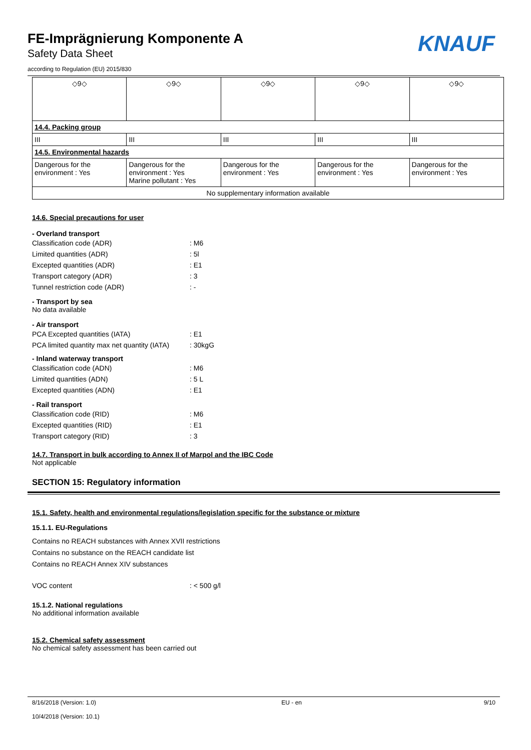FE-Imprägnierung Komponente A
Safety Data Sheet
according to Regulation (EU) 2015/830
KNAUF
| ◇9◇ | ◇9◇ | ◇9◇ | ◇9◇ | ◇9◇ |
| 14.4. Packing group | | | | |
| III | III | III | III | III |
| 14.5. Environmental hazards | | | | |
| Dangerous for the environment : Yes | Dangerous for the environment : Yes Marine pollutant : Yes | Dangerous for the environment : Yes | Dangerous for the environment : Yes | Dangerous for the environment : Yes |
| No supplementary information available | | | | |
14.6. Special precautions for user
- Overland transport
Classification code (ADR): M6
Limited quantities (ADR): 5l
Excepted quantities (ADR): E1
Transport category (ADR): 3
Tunnel restriction code (ADR): -
- Transport by sea
No data available
- Air transport
PCA Excepted quantities (IATA): E1
PCA limited quantity max net quantity (IATA): 30kgG
- Inland waterway transport
Classification code (ADN): M6
Limited quantities (ADN): 5 L
Excepted quantities (ADN): E1
- Rail transport
Classification code (RID): M6
Excepted quantities (RID): E1
Transport category (RID): 3
14.7. Transport in bulk according to Annex II of Marpol and the IBC Code
Not applicable
SECTION 15: Regulatory information
15.1. Safety, health and environmental regulations/legislation specific for the substance or mixture
15.1.1. EU-Regulations
Contains no REACH substances with Annex XVII restrictions
Contains no substance on the REACH candidate list
Contains no REACH Annex XIV substances
VOC content: < 500 g/l
15.1.2. National regulations
No additional information available
15.2. Chemical safety assessment
No chemical safety assessment has been carried out
8/16/2018 (Version: 1.0)
10/4/2018 (Version: 10.1)
EU - en 9/10